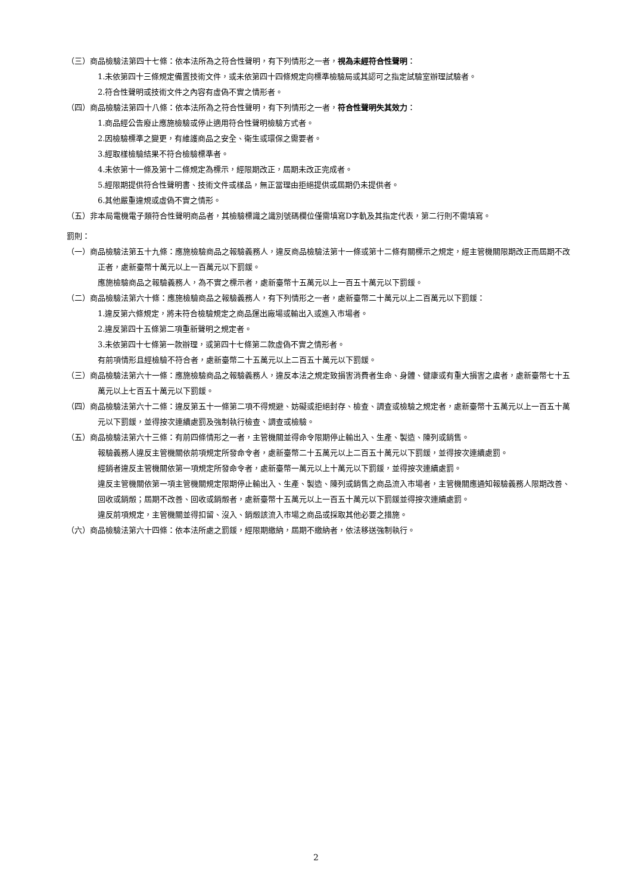（三）商品檢驗法第四十七條：依本法所為之符合性聲明，有下列情形之一者，視為未經符合性聲明：
1.未依第四十三條規定備置技術文件，或未依第四十四條規定向標準檢驗局或其認可之指定試驗室辦理試驗者。
2.符合性聲明或技術文件之內容有虛偽不實之情形者。
（四）商品檢驗法第四十八條：依本法所為之符合性聲明，有下列情形之一者，符合性聲明失其效力：
1.商品經公告廢止應施檢驗或停止適用符合性聲明檢驗方式者。
2.因檢驗標準之變更，有維護商品之安全、衛生或環保之需要者。
3.經取樣檢驗結果不符合檢驗標準者。
4.未依第十一條及第十二條規定為標示，經限期改正，屆期未改正完成者。
5.經限期提供符合性聲明書、技術文件或樣品，無正當理由拒絕提供或屆期仍未提供者。
6.其他嚴重違規或虛偽不實之情形。
（五）非本局電機電子類符合性聲明商品者，其檢驗標識之識別號碼欄位僅需填寫D字軌及其指定代表，第二行則不需填寫。
罰則：
（一）商品檢驗法第五十九條：應施檢驗商品之報驗義務人，違反商品檢驗法第十一條或第十二條有關標示之規定，經主管機關限期改正而屆期不改正者，處新臺幣十萬元以上一百萬元以下罰鍰。
應施檢驗商品之報驗義務人，為不實之標示者，處新臺幣十五萬元以上一百五十萬元以下罰鍰。
（二）商品檢驗法第六十條：應施檢驗商品之報驗義務人，有下列情形之一者，處新臺幣二十萬元以上二百萬元以下罰鍰：
1.違反第六條規定，將未符合檢驗規定之商品運出廠場或輸出入或進入市場者。
2.違反第四十五條第二項重新聲明之規定者。
3.未依第四十七條第一款辦理，或第四十七條第二款虛偽不實之情形者。
有前項情形且經檢驗不符合者，處新臺幣二十五萬元以上二百五十萬元以下罰鍰。
（三）商品檢驗法第六十一條：應施檢驗商品之報驗義務人，違反本法之規定致損害消費者生命、身體、健康或有重大損害之虞者，處新臺幣七十五萬元以上七百五十萬元以下罰鍰。
（四）商品檢驗法第六十二條：違反第五十一條第二項不得規避、妨礙或拒絕封存、檢查、調查或檢驗之規定者，處新臺幣十五萬元以上一百五十萬元以下罰鍰，並得按次連續處罰及強制執行檢查、調查或檢驗。
（五）商品檢驗法第六十三條：有前四條情形之一者，主管機關並得命令限期停止輸出入、生產、製造、陳列或銷售。
報驗義務人違反主管機關依前項規定所發命令者，處新臺幣二十五萬元以上二百五十萬元以下罰鍰，並得按次連續處罰。
經銷者違反主管機關依第一項規定所發命令者，處新臺幣一萬元以上十萬元以下罰鍰，並得按次連續處罰。
違反主管機關依第一項主管機關規定限期停止輸出入、生產、製造、陳列或銷售之商品流入市場者，主管機關應通知報驗義務人限期改善、回收或銷燬；屆期不改善、回收或銷燬者，處新臺幣十五萬元以上一百五十萬元以下罰鍰並得按次連續處罰。
違反前項規定，主管機關並得扣留、沒入、銷燬該流入市場之商品或採取其他必要之措施。
（六）商品檢驗法第六十四條：依本法所處之罰鍰，經限期繳納，屆期不繳納者，依法移送強制執行。
2